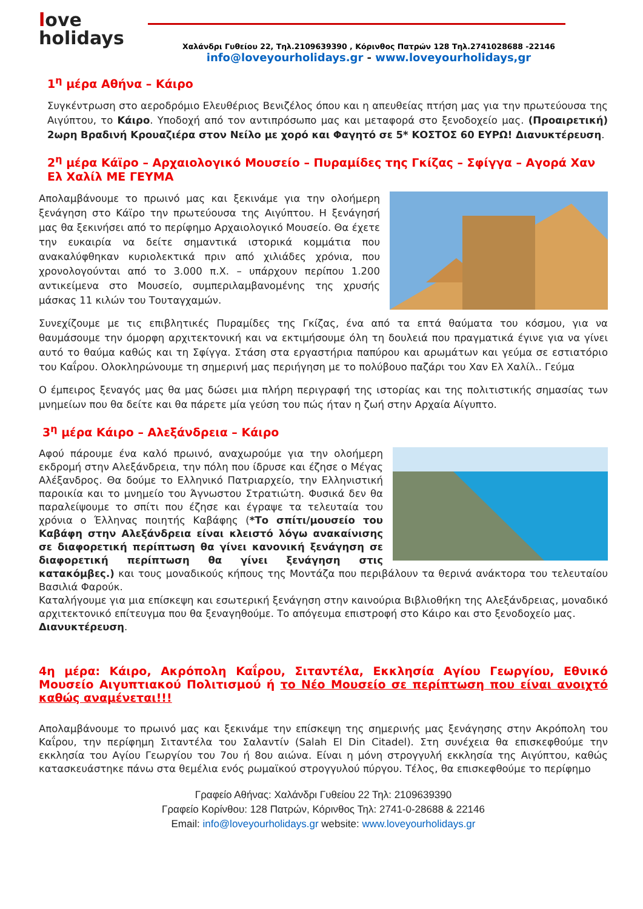love
holidays
Χαλάνδρι Γυθείου 22, Τηλ.2109639390 , Κόρινθος Πατρών 128 Τηλ.2741028688 -22146
info@loveyourholidays.gr - www.loveyourholidays,gr
1<sup>η</sup> μέρα Αθήνα – Κάιρο
Συγκέντρωση στο αεροδρόμιο Ελευθέριος Βενιζέλος όπου και η απευθείας πτήση μας για την πρωτεύουσα της Αιγύπτου, το Κάιρο. Υποδοχή από τον αντιπρόσωπο μας και μεταφορά στο ξενοδοχείο μας. (Προαιρετική) 2ωρη Βραδινή Κρουαζιέρα στον Νείλο με χορό και Φαγητό σε 5* ΚΟΣΤΟΣ 60 ΕΥΡΩ! Διανυκτέρευση.
2<sup>η</sup> μέρα Κάϊρο – Αρχαιολογικό Μουσείο – Πυραμίδες της Γκίζας – Σφίγγα – Αγορά Χαν Ελ Χαλίλ ΜΕ ΓΕΥΜΑ
Απολαμβάνουμε το πρωινό μας και ξεκινάμε για την ολοήμερη ξενάγηση στο Κάϊρο την πρωτεύουσα της Αιγύπτου. Η ξενάγησή μας θα ξεκινήσει από το περίφημο Αρχαιολογικό Μουσείο. Θα έχετε την ευκαιρία να δείτε σημαντικά ιστορικά κομμάτια που ανακαλύφθηκαν κυριολεκτικά πριν από χιλιάδες χρόνια, που χρονολογούνται από το 3.000 π.Χ. – υπάρχουν περίπου 1.200 αντικείμενα στο Μουσείο, συμπεριλαμβανομένης της χρυσής μάσκας 11 κιλών του Τουταγχαμών.
Συνεχίζουμε με τις επιβλητικές Πυραμίδες της Γκίζας, ένα από τα επτά θαύματα του κόσμου, για να θαυμάσουμε την όμορφη αρχιτεκτονική και να εκτιμήσουμε όλη τη δουλειά που πραγματικά έγινε για να γίνει αυτό το θαύμα καθώς και τη Σφίγγα. Στάση στα εργαστήρια παπύρου και αρωμάτων και γεύμα σε εστιατόριο του Καΐρου. Ολοκληρώνουμε τη σημερινή μας περιήγηση με το πολύβουο παζάρι του Χαν Ελ Χαλίλ.. Γεύμα
Ο έμπειρος ξεναγός μας θα μας δώσει μια πλήρη περιγραφή της ιστορίας και της πολιτιστικής σημασίας των μνημείων που θα δείτε και θα πάρετε μία γεύση του πώς ήταν η ζωή στην Αρχαία Αίγυπτο.
3<sup>η</sup> μέρα Κάιρο – Αλεξάνδρεια – Κάιρο
Αφού πάρουμε ένα καλό πρωινό, αναχωρούμε για την ολοήμερη εκδρομή στην Αλεξάνδρεια, την πόλη που ίδρυσε και έζησε ο Μέγας Αλέξανδρος. Θα δούμε το Ελληνικό Πατριαρχείο, την Ελληνιστική παροικία και το μνημείο του Άγνωστου Στρατιώτη. Φυσικά δεν θα παραλείψουμε το σπίτι που έζησε και έγραψε τα τελευταία του χρόνια ο Έλληνας ποιητής Καβάφης (*Το σπίτι/μουσείο του Καβάφη στην Αλεξάνδρεια είναι κλειστό λόγω ανακαίνισης σε διαφορετική περίπτωση θα γίνει κανονική ξενάγηση σε διαφορετική περίπτωση θα γίνει ξενάγηση στις κατακόμβες.) και τους μοναδικούς κήπους της Μοντάζα που περιβάλουν τα θερινά ανάκτορα του τελευταίου Βασιλιά Φαρούκ.
Καταλήγουμε για μια επίσκεψη και εσωτερική ξενάγηση στην καινούρια Βιβλιοθήκη της Αλεξάνδρειας, μοναδικό αρχιτεκτονικό επίτευγμα που θα ξεναγηθούμε. Το απόγευμα επιστροφή στο Κάιρο και στο ξενοδοχείο μας.
Διανυκτέρευση.
4η μέρα: Κάιρο, Ακρόπολη Καΐρου, Σιταντέλα, Εκκλησία Αγίου Γεωργίου, Εθνικό Μουσείο Αιγυπτιακού Πολιτισμού ή το Νέο Μουσείο σε περίπτωση που είναι ανοιχτό καθώς αναμένεται!!!
Απολαμβάνουμε το πρωινό μας και ξεκινάμε την επίσκεψη της σημερινής μας ξενάγησης στην Ακρόπολη του Καΐρου, την περίφημη Σιταντέλα του Σαλαντίν (Salah El Din Citadel). Στη συνέχεια θα επισκεφθούμε την εκκλησία του Αγίου Γεωργίου του 7ου ή 8ου αιώνα. Είναι η μόνη στρογγυλή εκκλησία της Αιγύπτου, καθώς κατασκευάστηκε πάνω στα θεμέλια ενός ρωμαϊκού στρογγυλού πύργου. Τέλος, θα επισκεφθούμε το περίφημο
Γραφείο Αθήνας: Χαλάνδρι Γυθείου 22 Τηλ: 2109639390
Γραφείο Κορίνθου: 128 Πατρών, Κόρινθος Τηλ: 2741-0-28688 & 22146
Email: info@loveyourholidays.gr website: www.loveyourholidays.gr